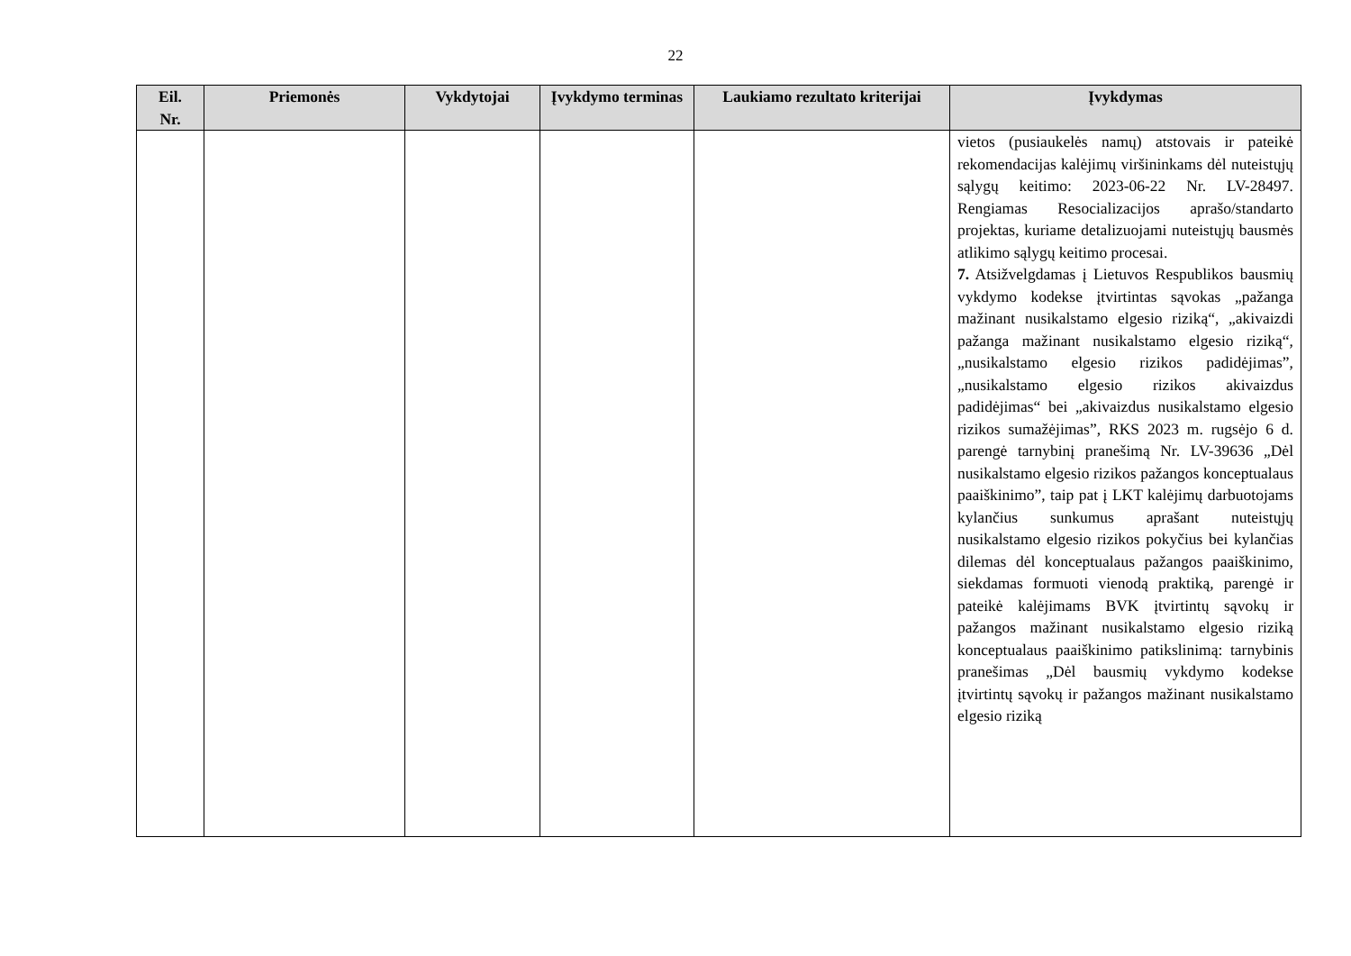22
| Eil. Nr. | Priemonės | Vykdytojai | Įvykdymo terminas | Laukiamo rezultato kriterijai | Įvykdymas |
| --- | --- | --- | --- | --- | --- |
| | | | | | vietos (pusiaukelės namų) atstovais ir pateikė rekomendacijas kalėjimų viršininkams dėl nuteistųjų sąlygų keitimo: 2023-06-22 Nr. LV-28497. Rengiamas Resocializacijos aprašo/standarto projektas, kuriame detalizuojami nuteistųjų bausmės atlikimo sąlygų keitimo procesai. 7. Atsižvelgdamas į Lietuvos Respublikos bausmių vykdymo kodekse įtvirtintas sąvokas „pažanga mažinant nusikalstamo elgesio riziką“, „akivaizdi pažanga mažinant nusikalstamo elgesio riziką“, „nusikalstamo elgesio rizikos padidėjimas”, „nusikalstamo elgesio rizikos akivaizdus padidėjimas“ bei „akivaizdus nusikalstamo elgesio rizikos sumažėjimas”, RKS 2023 m. rugsėjo 6 d. parengė tarnybinį pranešimą Nr. LV-39636 „Dėl nusikalstamo elgesio rizikos pažangos konceptualaus paaiškinimo”, taip pat į LKT kalėjimų darbuotojams kylančius sunkumus aprašant nuteistųjų nusikalstamo elgesio rizikos pokyčius bei kylančias dilemas dėl konceptualaus pažangos paaiškinimo, siekdamas formuoti vienodą praktiką, parengė ir pateikė kalėjimams BVK įtvirtintų sąvokų ir pažangos mažinant nusikalstamo elgesio riziką konceptualaus paaiškinimo patikslinimą: tarnybinis pranešimas „Dėl bausmių vykdymo kodekse įtvirtintų sąvokų ir pažangos mažinant nusikalstamo elgesio riziką |